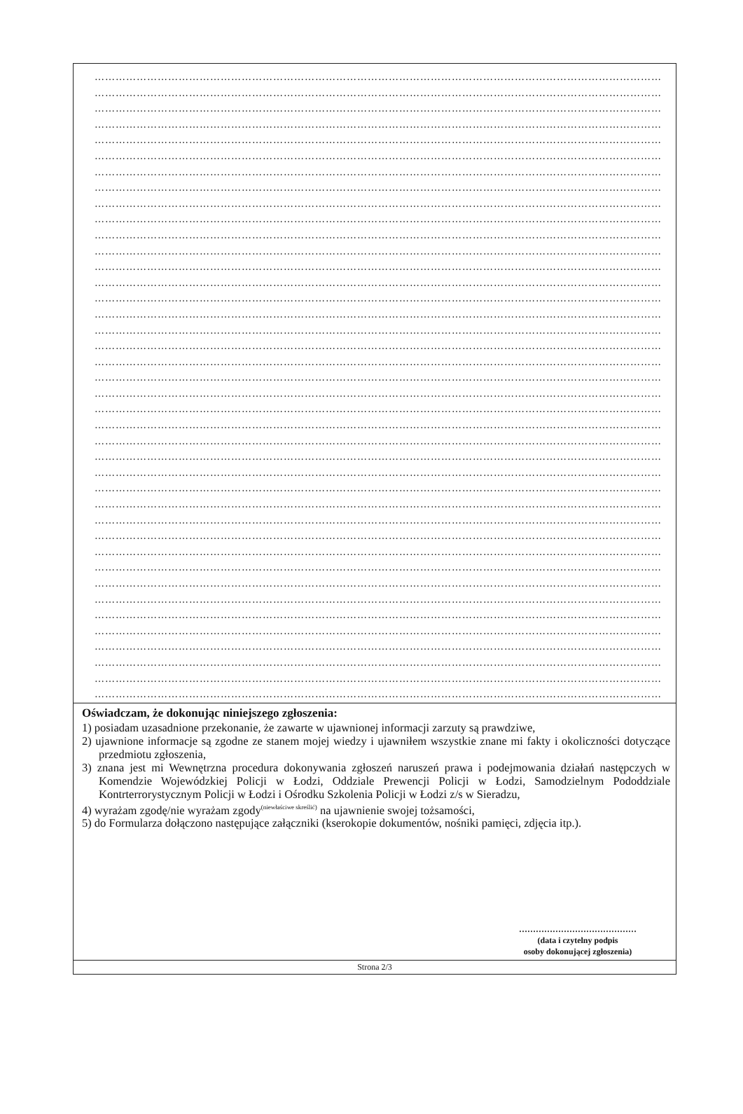……………………………………………………………………………………………………………………………………………………
……………………………………………………………………………………………………………………………………………………
……………………………………………………………………………………………………………………………………………………
……………………………………………………………………………………………………………………………………………………
……………………………………………………………………………………………………………………………………………………
……………………………………………………………………………………………………………………………………………………
……………………………………………………………………………………………………………………………………………………
……………………………………………………………………………………………………………………………………………………
……………………………………………………………………………………………………………………………………………………
……………………………………………………………………………………………………………………………………………………
……………………………………………………………………………………………………………………………………………………
……………………………………………………………………………………………………………………………………………………
……………………………………………………………………………………………………………………………………………………
……………………………………………………………………………………………………………………………………………………
……………………………………………………………………………………………………………………………………………………
……………………………………………………………………………………………………………………………………………………
……………………………………………………………………………………………………………………………………………………
……………………………………………………………………………………………………………………………………………………
……………………………………………………………………………………………………………………………………………………
……………………………………………………………………………………………………………………………………………………
……………………………………………………………………………………………………………………………………………………
……………………………………………………………………………………………………………………………………………………
……………………………………………………………………………………………………………………………………………………
……………………………………………………………………………………………………………………………………………………
……………………………………………………………………………………………………………………………………………………
……………………………………………………………………………………………………………………………………………………
……………………………………………………………………………………………………………………………………………………
……………………………………………………………………………………………………………………………………………………
……………………………………………………………………………………………………………………………………………………
……………………………………………………………………………………………………………………………………………………
……………………………………………………………………………………………………………………………………………………
……………………………………………………………………………………………………………………………………………………
……………………………………………………………………………………………………………………………………………………
……………………………………………………………………………………………………………………………………………………
……………………………………………………………………………………………………………………………………………………
……………………………………………………………………………………………………………………………………………………
……………………………………………………………………………………………………………………………………………………
……………………………………………………………………………………………………………………………………………………
……………………………………………………………………………………………………………………………………………………
……………………………………………………………………………………………………………………………………………………
Oświadczam, że dokonując niniejszego zgłoszenia:
1) posiadam uzasadnione przekonanie, że zawarte w ujawnionej informacji zarzuty są prawdziwe,
2) ujawnione informacje są zgodne ze stanem mojej wiedzy i ujawniłem wszystkie znane mi fakty i okoliczności dotyczące przedmiotu zgłoszenia,
3) znana jest mi Wewnętrzna procedura dokonywania zgłoszeń naruszeń prawa i podejmowania działań następczych w Komendzie Wojewódzkiej Policji w Łodzi, Oddziale Prewencji Policji w Łodzi, Samodzielnym Pododdziale Kontrterrorystycznym Policji w Łodzi i Ośrodku Szkolenia Policji w Łodzi z/s w Sieradzu,
4) wyrażam zgodę/nie wyrażam zgody<sup>(niewłaściwe skreślić)</sup> na ujawnienie swojej tożsamości,
5) do Formularza dołączono następujące załączniki (kserokopie dokumentów, nośniki pamięci, zdjęcia itp.).
……………………………………
(data i czytelny podpis
osoby dokonującej zgłoszenia)
Strona 2/3